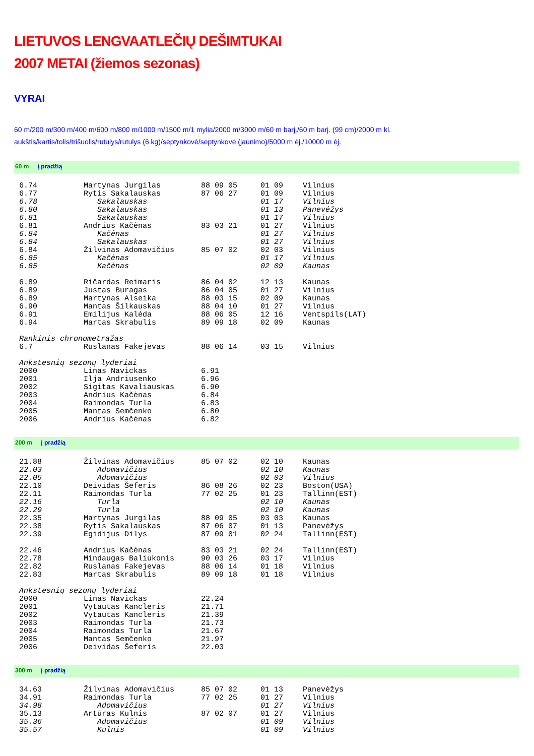LIETUVOS LENGVAATLEČIŲ DEŠIMTUKAI
2007 METAI (žiemos sezonas)
VYRAI
60 m/200 m/300 m/400 m/600 m/800 m/1000 m/1500 m/1 mylia/2000 m/3000 m/60 m barj./60 m barj. (99 cm)/2000 m kl.
aukštis/kartis/tolis/trišuolis/rutulys/rutulys (6 kg)/septynkovė/septynkovė (jaunimo)/5000 m ėj./10000 m ėj.
60 m į pradžią
| 6.74 | Martynas Jurgilas | 88 09 05 | 01 09 | Vilnius |
| 6.77 | Rytis Sakalauskas | 87 06 27 | 01 09 | Vilnius |
| 6.78 | Sakalauskas | | 01 17 | Vilnius |
| 6.80 | Sakalauskas | | 01 13 | Panevėžys |
| 6.81 | Sakalauskas | | 01 17 | Vilnius |
| 6.81 | Andrius Kačėnas | 83 03 21 | 01 27 | Vilnius |
| 6.84 | Kačėnas | | 01 27 | Vilnius |
| 6.84 | Sakalauskas | | 01 27 | Vilnius |
| 6.84 | Žilvinas Adomavičius | 85 07 02 | 02 03 | Vilnius |
| 6.85 | Kačėnas | | 01 17 | Vilnius |
| 6.85 | Kačėnas | | 02 09 | Kaunas |
| 6.89 | Ričardas Reimaris | 86 04 02 | 12 13 | Kaunas |
| 6.89 | Justas Buragas | 86 04 05 | 01 27 | Vilnius |
| 6.89 | Martynas Alseika | 88 03 15 | 02 09 | Kaunas |
| 6.90 | Mantas Šilkauskas | 88 04 10 | 01 27 | Vilnius |
| 6.91 | Emilijus Kalėda | 88 06 05 | 12 16 | Ventspils(LAT) |
| 6.94 | Martas Skrabulis | 89 09 18 | 02 09 | Kaunas |
| Rankinis chronometražas | | | | |
| 6.7 | Ruslanas Fakejevas | 88 06 14 | 03 15 | Vilnius |
| Ankstesnių sezonų lyderiai | | | | |
| 2000 | Linas Navickas | 6.91 | | |
| 2001 | Ilja Andriusenko | 6.96 | | |
| 2002 | Sigitas Kavaliauskas | 6.90 | | |
| 2003 | Andrius Kačėnas | 6.84 | | |
| 2004 | Raimondas Turla | 6.83 | | |
| 2005 | Mantas Semčenko | 6.80 | | |
| 2006 | Andrius Kačėnas | 6.82 | | |
200 m į pradžią
| 21.88 | Žilvinas Adomavičius | 85 07 02 | 02 10 | Kaunas |
| 22.03 | Adomavičius | | 02 10 | Kaunas |
| 22.05 | Adomavičius | | 02 03 | Vilnius |
| 22.10 | Deividas Šeferis | 86 08 26 | 02 23 | Boston(USA) |
| 22.11 | Raimondas Turla | 77 02 25 | 01 23 | Tallinn(EST) |
| 22.16 | Turla | | 02 10 | Kaunas |
| 22.29 | Turla | | 02 10 | Kaunas |
| 22.35 | Martynas Jurgilas | 88 09 05 | 03 03 | Kaunas |
| 22.38 | Rytis Sakalauskas | 87 06 07 | 01 13 | Panevėžys |
| 22.39 | Egidijus Dilys | 87 09 01 | 02 24 | Tallinn(EST) |
| 22.46 | Andrius Kačėnas | 83 03 21 | 02 24 | Tallinn(EST) |
| 22.78 | Mindaugas Baliukonis | 90 03 26 | 03 17 | Vilnius |
| 22.82 | Ruslanas Fakejevas | 88 06 14 | 01 18 | Vilnius |
| 22.83 | Martas Skrabulis | 89 09 18 | 01 18 | Vilnius |
| Ankstesnių sezonų lyderiai | | | | |
| 2000 | Linas Navickas | 22.24 | | |
| 2001 | Vytautas Kancleris | 21.71 | | |
| 2002 | Vytautas Kancleris | 21.39 | | |
| 2003 | Raimondas Turla | 21.73 | | |
| 2004 | Raimondas Turla | 21.67 | | |
| 2005 | Mantas Semčenko | 21.97 | | |
| 2006 | Deividas Šeferis | 22.03 | | |
300 m į pradžią
| 34.63 | Žilvinas Adomavičius | 85 07 02 | 01 13 | Panevėžys |
| 34.91 | Raimondas Turla | 77 02 25 | 01 27 | Vilnius |
| 34.98 | Adomavičius | | 01 27 | Vilnius |
| 35.13 | Artūras Kulnis | 87 02 07 | 01 27 | Vilnius |
| 35.36 | Adomavičius | | 01 09 | Vilnius |
| 35.57 | Kulnis | | 01 09 | Vilnius |